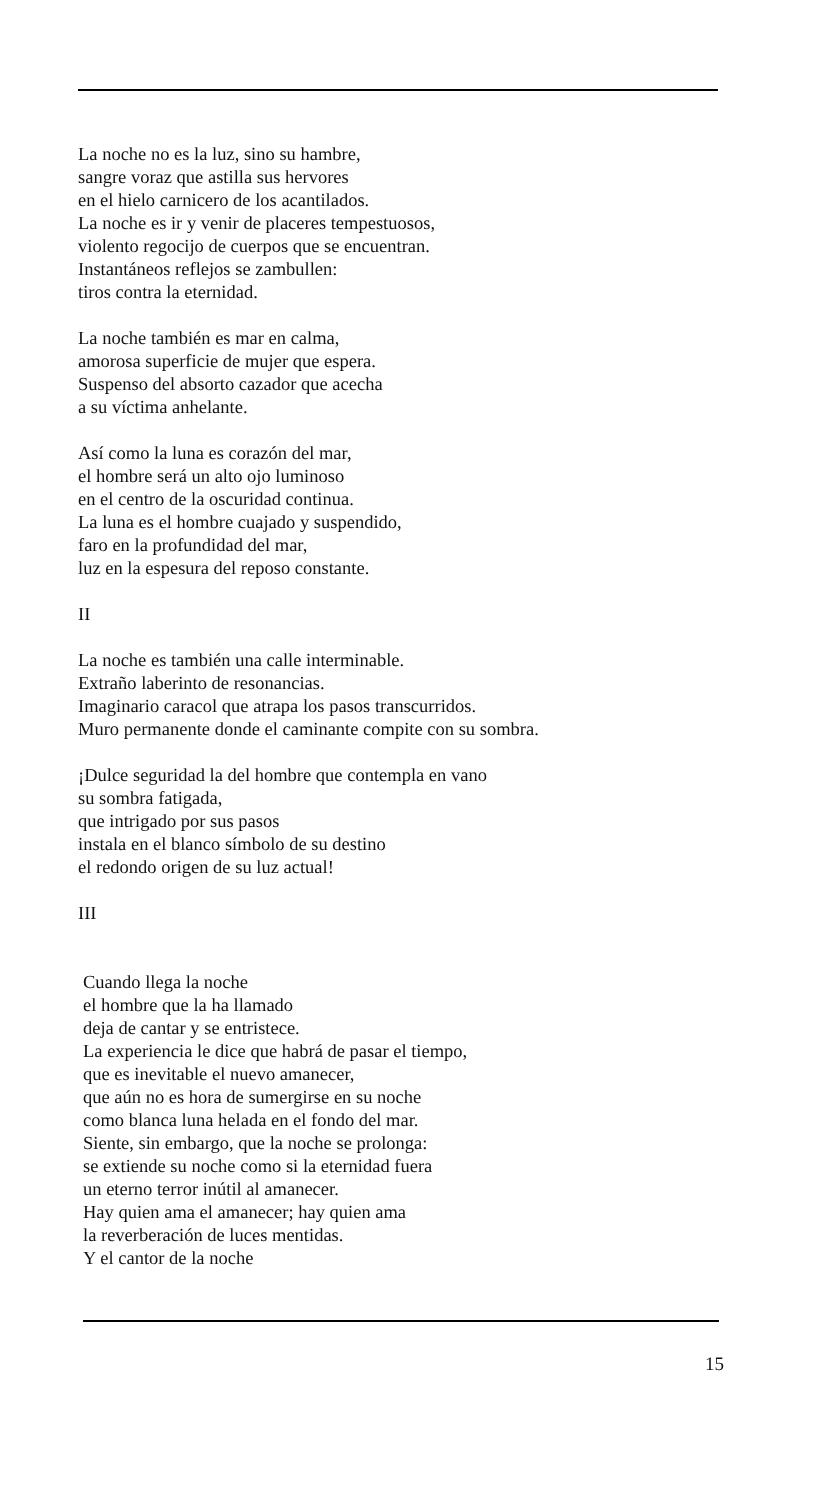La noche no es la luz, sino su hambre,
sangre voraz que astilla sus hervores
en el hielo carnicero de los acantilados.
La noche es ir y venir de placeres tempestuosos,
violento regocijo de cuerpos que se encuentran.
Instantáneos reflejos se zambullen:
tiros contra la eternidad.
La noche también es mar en calma,
amorosa superficie de mujer que espera.
Suspenso del absorto cazador que acecha
a su víctima anhelante.
Así como la luna es corazón del mar,
el hombre será un alto ojo luminoso
en el centro de la oscuridad continua.
La luna es el hombre cuajado y suspendido,
faro en la profundidad del mar,
luz en la espesura del reposo constante.
II
La noche es también una calle interminable.
Extraño laberinto de resonancias.
Imaginario caracol que atrapa los pasos transcurridos.
Muro permanente donde el caminante compite con su sombra.
¡Dulce seguridad la del hombre que contempla en vano
su sombra fatigada,
que intrigado por sus pasos
instala en el blanco símbolo de su destino
el redondo origen de su luz actual!
III
Cuando llega la noche
el hombre que la ha llamado
deja de cantar y se entristece.
La experiencia le dice que habrá de pasar el tiempo,
que es inevitable el nuevo amanecer,
que aún no es hora de sumergirse en su noche
como blanca luna helada en el fondo del mar.
Siente, sin embargo, que la noche se prolonga:
se extiende su noche como si la eternidad fuera
un eterno terror inútil al amanecer.
Hay quien ama el amanecer; hay quien ama
la reverberación de luces mentidas.
Y el cantor de la noche
15